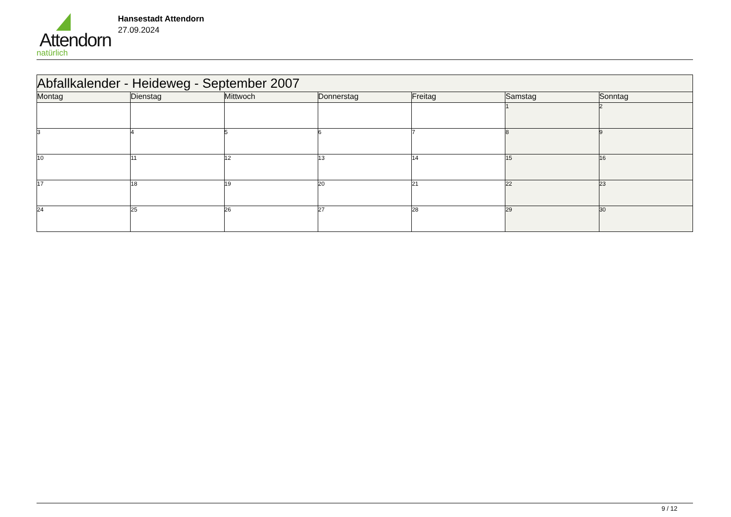Attendorn
natürlich
Hansestadt Attendorn
27.09.2024
| Abfallkalender - Heideweg - September 2007 | | | | | | |
| --- | --- | --- | --- | --- | --- | --- |
| Montag | Dienstag | Mittwoch | Donnerstag | Freitag | Samstag | Sonntag |
| | | | | | 1 | 2 |
| 3 | 4 | 5 | 6 | 7 | 8 | 9 |
| 10 | 11 | 12 | 13 | 14 | 15 | 16 |
| 17 | 18 | 19 | 20 | 21 | 22 | 23 |
| 24 | 25 | 26 | 27 | 28 | 29 | 30 |
9 / 12